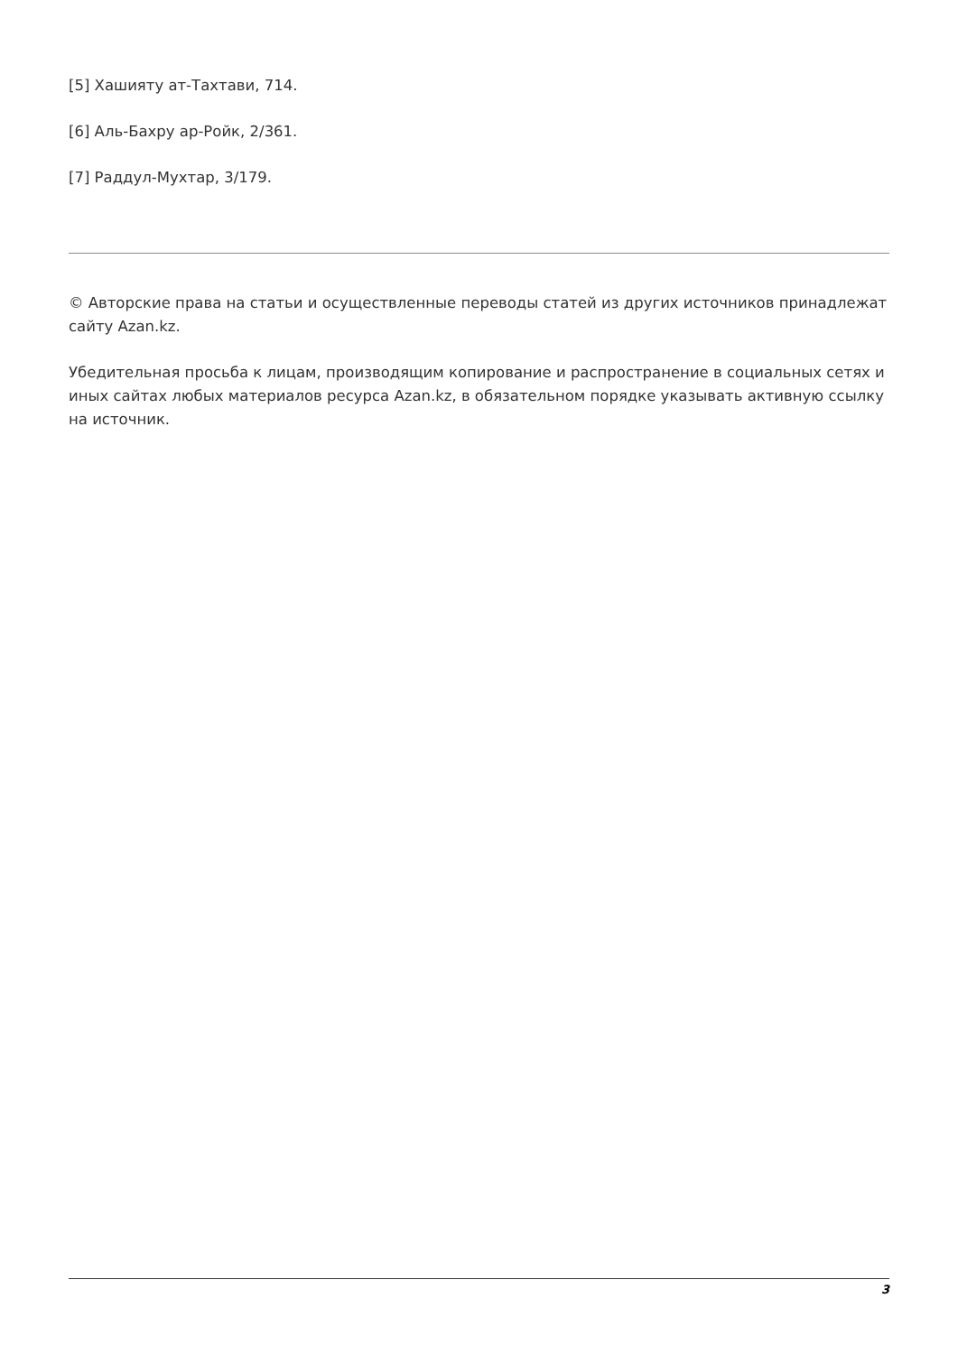[5] Хашияту ат-Тахтави, 714.
[6] Аль-Бахру ар-Ройк, 2/361.
[7] Раддул-Мухтар, 3/179.
© Авторские права на статьи и осуществленные переводы статей из других источников принадлежат сайту Azan.kz.
Убедительная просьба к лицам, производящим копирование и распространение в социальных сетях и иных сайтах любых материалов ресурса Azan.kz, в обязательном порядке указывать активную ссылку на источник.
3